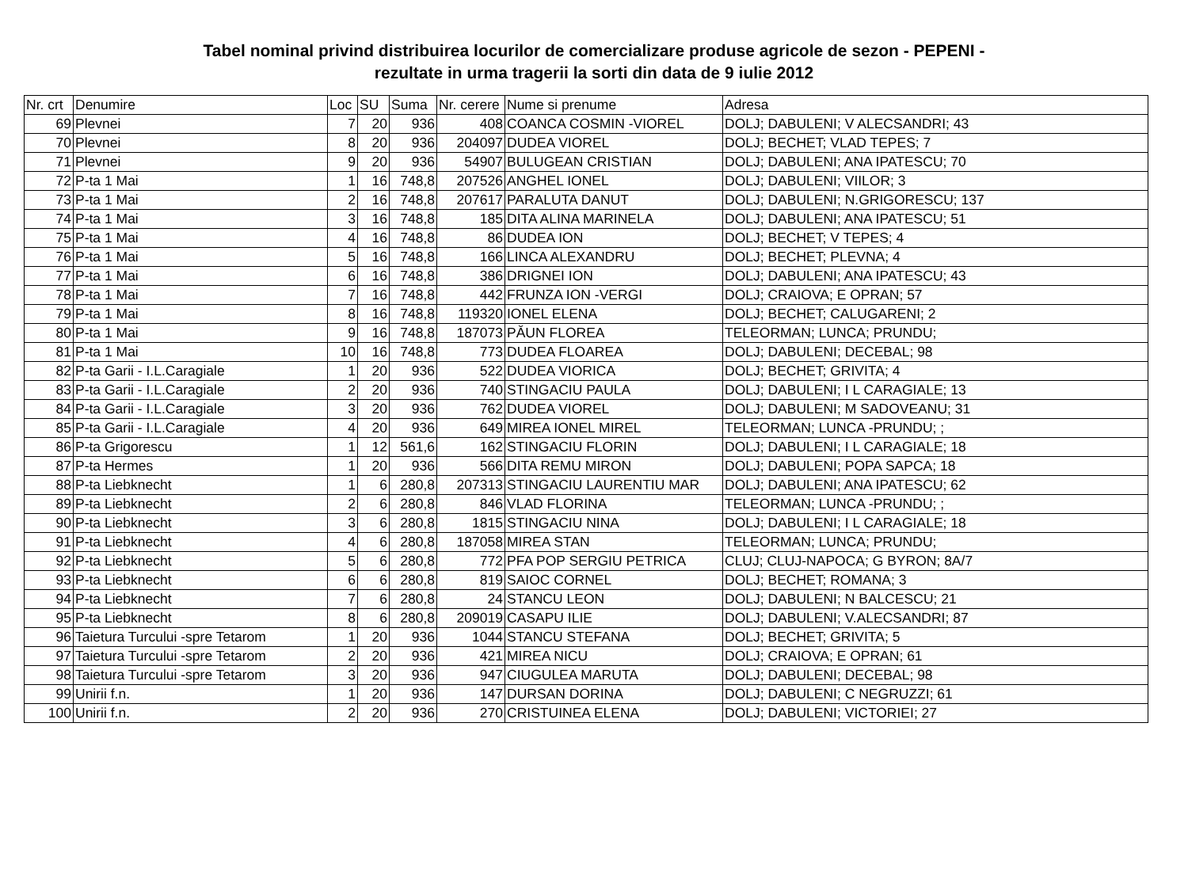Tabel nominal privind distribuirea locurilor de comercializare produse agricole de sezon - PEPENI -
rezultate in urma tragerii la sorti din data de 9 iulie 2012
| Nr. crt | Denumire | Loc | SU | Suma | Nr. cerere | Nume si prenume | Adresa |
| --- | --- | --- | --- | --- | --- | --- | --- |
| 69 | Plevnei | 7 | 20 | 936 | 408 | COANCA COSMIN -VIOREL | DOLJ; DABULENI; V ALECSANDRI; 43 |
| 70 | Plevnei | 8 | 20 | 936 | 204097 | DUDEA VIOREL | DOLJ; BECHET; VLAD TEPES; 7 |
| 71 | Plevnei | 9 | 20 | 936 | 54907 | BULUGEAN CRISTIAN | DOLJ; DABULENI; ANA IPATESCU; 70 |
| 72 | P-ta 1 Mai | 1 | 16 | 748,8 | 207526 | ANGHEL IONEL | DOLJ; DABULENI; VIILOR; 3 |
| 73 | P-ta 1 Mai | 2 | 16 | 748,8 | 207617 | PARALUTA DANUT | DOLJ; DABULENI; N.GRIGORESCU; 137 |
| 74 | P-ta 1 Mai | 3 | 16 | 748,8 | 185 | DITA ALINA MARINELA | DOLJ; DABULENI; ANA IPATESCU; 51 |
| 75 | P-ta 1 Mai | 4 | 16 | 748,8 | 86 | DUDEA ION | DOLJ; BECHET; V TEPES; 4 |
| 76 | P-ta 1 Mai | 5 | 16 | 748,8 | 166 | LINCA ALEXANDRU | DOLJ; BECHET; PLEVNA; 4 |
| 77 | P-ta 1 Mai | 6 | 16 | 748,8 | 386 | DRIGNEI ION | DOLJ; DABULENI; ANA IPATESCU; 43 |
| 78 | P-ta 1 Mai | 7 | 16 | 748,8 | 442 | FRUNZA ION -VERGI | DOLJ; CRAIOVA; E OPRAN; 57 |
| 79 | P-ta 1 Mai | 8 | 16 | 748,8 | 119320 | IONEL ELENA | DOLJ; BECHET; CALUGARENI; 2 |
| 80 | P-ta 1 Mai | 9 | 16 | 748,8 | 187073 | PĂUN FLOREA | TELEORMAN; LUNCA; PRUNDU; |
| 81 | P-ta 1 Mai | 10 | 16 | 748,8 | 773 | DUDEA FLOAREA | DOLJ; DABULENI; DECEBAL; 98 |
| 82 | P-ta Garii - I.L.Caragiale | 1 | 20 | 936 | 522 | DUDEA VIORICA | DOLJ; BECHET; GRIVITA; 4 |
| 83 | P-ta Garii - I.L.Caragiale | 2 | 20 | 936 | 740 | STINGACIU PAULA | DOLJ; DABULENI; I L CARAGIALE; 13 |
| 84 | P-ta Garii - I.L.Caragiale | 3 | 20 | 936 | 762 | DUDEA VIOREL | DOLJ; DABULENI; M SADOVEANU; 31 |
| 85 | P-ta Garii - I.L.Caragiale | 4 | 20 | 936 | 649 | MIREA IONEL MIREL | TELEORMAN; LUNCA -PRUNDU; ; |
| 86 | P-ta Grigorescu | 1 | 12 | 561,6 | 162 | STINGACIU FLORIN | DOLJ; DABULENI; I L CARAGIALE; 18 |
| 87 | P-ta Hermes | 1 | 20 | 936 | 566 | DITA REMU MIRON | DOLJ; DABULENI; POPA SAPCA; 18 |
| 88 | P-ta Liebknecht | 1 | 6 | 280,8 | 207313 | STINGACIU LAURENTIU MAR | DOLJ; DABULENI; ANA IPATESCU; 62 |
| 89 | P-ta Liebknecht | 2 | 6 | 280,8 | 846 | VLAD FLORINA | TELEORMAN; LUNCA -PRUNDU; ; |
| 90 | P-ta Liebknecht | 3 | 6 | 280,8 | 1815 | STINGACIU NINA | DOLJ; DABULENI; I L CARAGIALE; 18 |
| 91 | P-ta Liebknecht | 4 | 6 | 280,8 | 187058 | MIREA STAN | TELEORMAN; LUNCA; PRUNDU; |
| 92 | P-ta Liebknecht | 5 | 6 | 280,8 | 772 | PFA POP SERGIU PETRICA | CLUJ; CLUJ-NAPOCA; G BYRON; 8A/7 |
| 93 | P-ta Liebknecht | 6 | 6 | 280,8 | 819 | SAIOC CORNEL | DOLJ; BECHET; ROMANA; 3 |
| 94 | P-ta Liebknecht | 7 | 6 | 280,8 | 24 | STANCU LEON | DOLJ; DABULENI; N BALCESCU; 21 |
| 95 | P-ta Liebknecht | 8 | 6 | 280,8 | 209019 | CASAPU ILIE | DOLJ; DABULENI; V.ALECSANDRI; 87 |
| 96 | Taietura Turcului -spre Tetarom | 1 | 20 | 936 | 1044 | STANCU STEFANA | DOLJ; BECHET; GRIVITA; 5 |
| 97 | Taietura Turcului -spre Tetarom | 2 | 20 | 936 | 421 | MIREA NICU | DOLJ; CRAIOVA; E OPRAN; 61 |
| 98 | Taietura Turcului -spre Tetarom | 3 | 20 | 936 | 947 | CIUGULEA MARUTA | DOLJ; DABULENI; DECEBAL; 98 |
| 99 | Unirii f.n. | 1 | 20 | 936 | 147 | DURSAN DORINA | DOLJ; DABULENI; C NEGRUZZI; 61 |
| 100 | Unirii f.n. | 2 | 20 | 936 | 270 | CRISTUINEA ELENA | DOLJ; DABULENI; VICTORIEI; 27 |